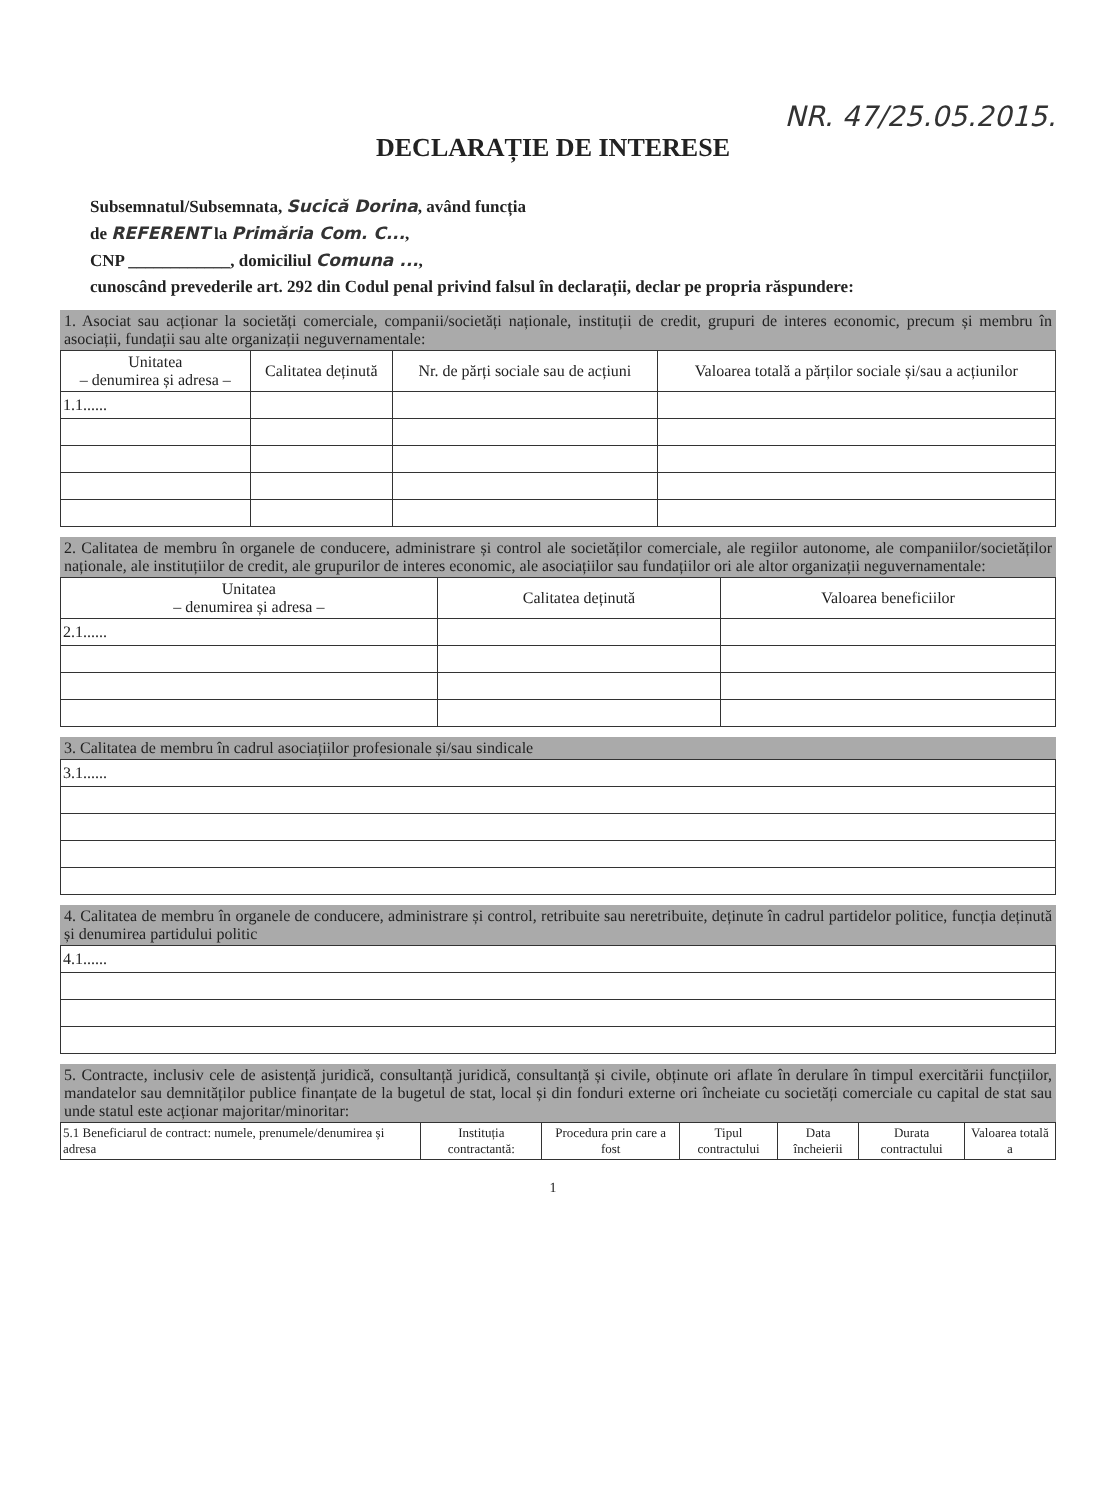NR. 47/25.05.2015.
DECLARAȚIE DE INTERESE
Subsemnatul/Subsemnata, Sucică Dorina, având funcția
de REFERENT la Primăria Com. C...,
CNP ____________, domiciliul Comuna ...,
cunoscând prevederile art. 292 din Codul penal privind falsul în declarații, declar pe propria răspundere:
1. Asociat sau acționar la societăți comerciale, companii/societăți naționale, instituții de credit, grupuri de interes economic, precum și membru în asociații, fundații sau alte organizații neguvernamentale:
| Unitatea – denumirea și adresa – | Calitatea deținută | Nr. de părți sociale sau de acțiuni | Valoarea totală a părților sociale și/sau a acțiunilor |
| --- | --- | --- | --- |
| 1.1...... | | | |
2. Calitatea de membru în organele de conducere, administrare și control ale societăților comerciale, ale regiilor autonome, ale companiilor/societăților naționale, ale instituțiilor de credit, ale grupurilor de interes economic, ale asociațiilor sau fundațiilor ori ale altor organizații neguvernamentale:
| Unitatea – denumirea și adresa – | Calitatea deținută | Valoarea beneficiilor |
| --- | --- | --- |
| 2.1...... | | |
3. Calitatea de membru în cadrul asociațiilor profesionale și/sau sindicale
| 3.1...... |
4. Calitatea de membru în organele de conducere, administrare și control, retribuite sau neretribuite, deținute în cadrul partidelor politice, funcția deținută și denumirea partidului politic
| 4.1...... |
5. Contracte, inclusiv cele de asistență juridică, consultanță juridică, consultanță și civile, obținute ori aflate în derulare în timpul exercitării funcțiilor, mandatelor sau demnităților publice finanțate de la bugetul de stat, local și din fonduri externe ori încheiate cu societăți comerciale cu capital de stat sau unde statul este acționar majoritar/minoritar:
| 5.1 Beneficiarul de contract: numele, prenumele/denumirea și adresa | Instituția contractantă: | Procedura prin care a fost | Tipul contractului | Data încheierii | Durata contractului | Valoarea totală a |
| --- | --- | --- | --- | --- | --- | --- |
1